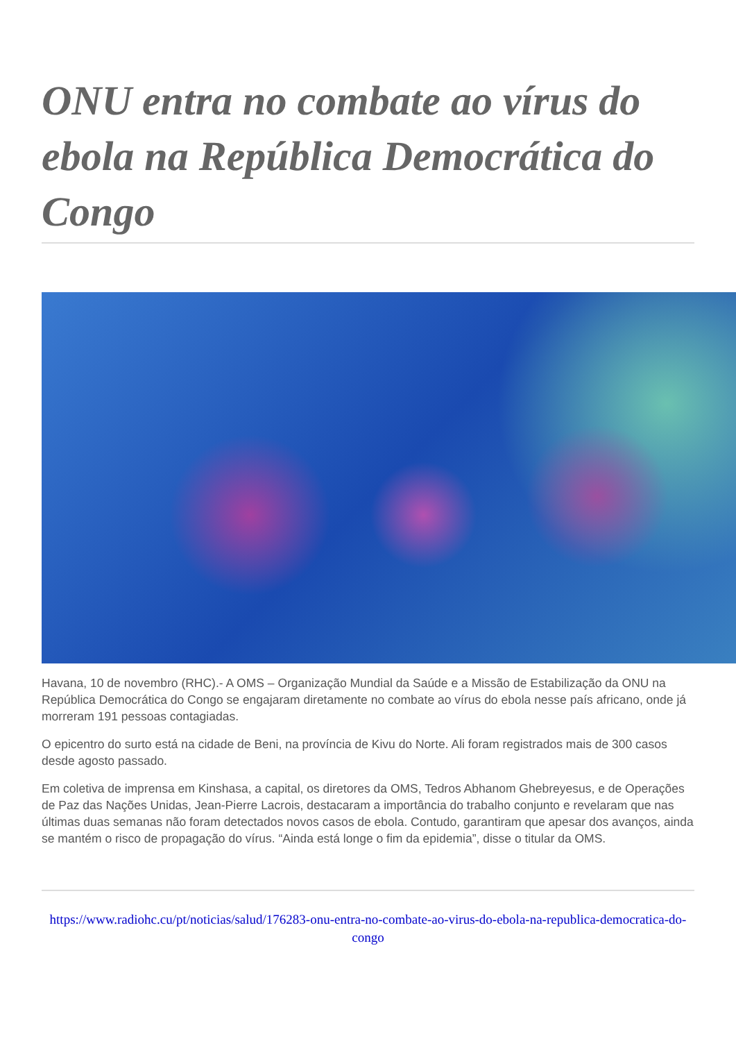ONU entra no combate ao vírus do ebola na República Democrática do Congo
Havana, 10 de novembro (RHC).- A OMS – Organização Mundial da Saúde e a Missão de Estabilização da ONU na República Democrática do Congo se engajaram diretamente no combate ao vírus do ebola nesse país africano, onde já morreram 191 pessoas contagiadas.
O epicentro do surto está na cidade de Beni, na província de Kivu do Norte. Ali foram registrados mais de 300 casos desde agosto passado.
Em coletiva de imprensa em Kinshasa, a capital, os diretores da OMS, Tedros Abhanom Ghebreyesus, e de Operações de Paz das Nações Unidas, Jean-Pierre Lacrois, destacaram a importância do trabalho conjunto e revelaram que nas últimas duas semanas não foram detectados novos casos de ebola. Contudo, garantiram que apesar dos avanços, ainda se mantém o risco de propagação do vírus. “Ainda está longe o fim da epidemia”, disse o titular da OMS.
https://www.radiohc.cu/pt/noticias/salud/176283-onu-entra-no-combate-ao-virus-do-ebola-na-republica-democratica-do-congo